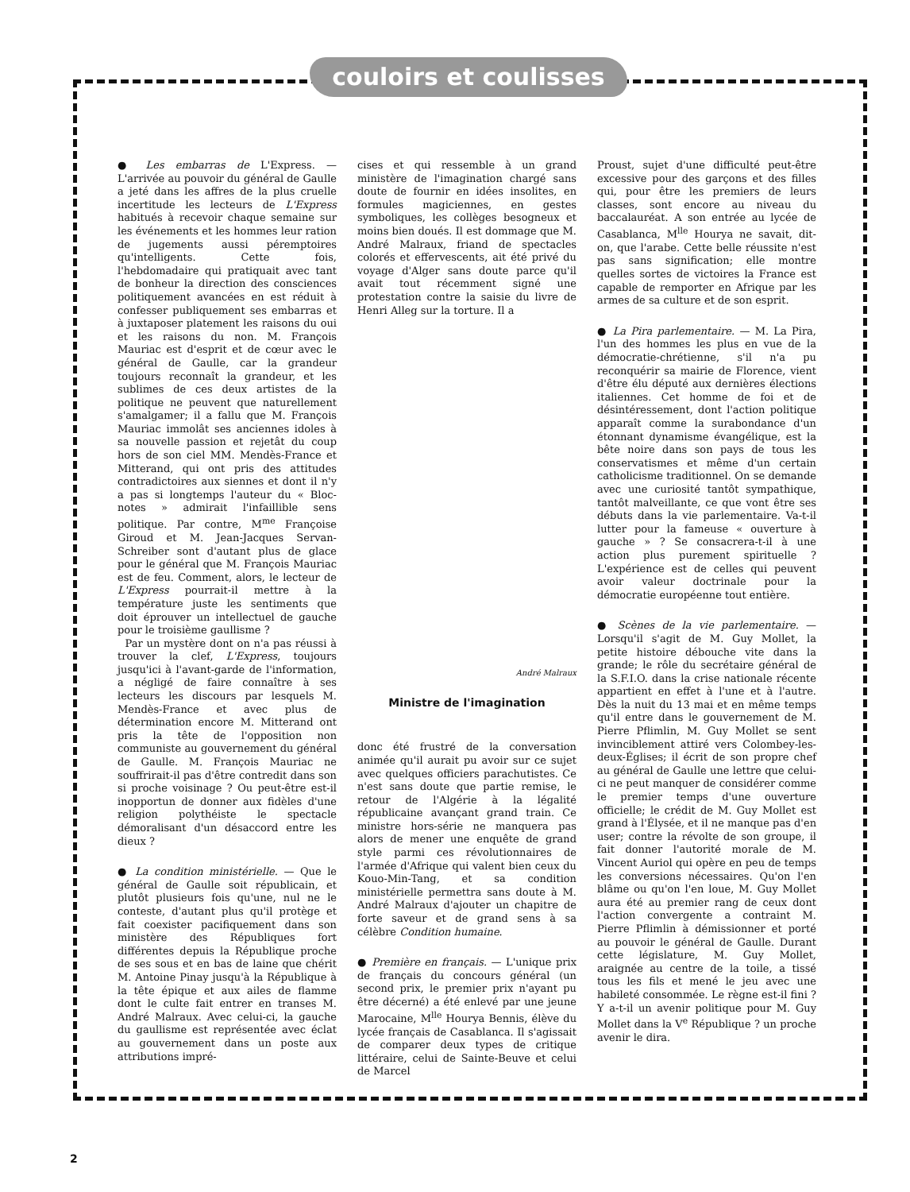couloirs et coulisses
● Les embarras de L'Express. — L'arrivée au pouvoir du général de Gaulle a jeté dans les affres de la plus cruelle incertitude les lecteurs de L'Express habitués à recevoir chaque semaine sur les événements et les hommes leur ration de jugements aussi péremptoires qu'intelligents. Cette fois, l'hebdomadaire qui pratiquait avec tant de bonheur la direction des consciences politiquement avancées en est réduit à confesser publiquement ses embarras et à juxtaposer platement les raisons du oui et les raisons du non. M. François Mauriac est d'esprit et de cœur avec le général de Gaulle, car la grandeur toujours reconnaît la grandeur, et les sublimes de ces deux artistes de la politique ne peuvent que naturellement s'amalgamer; il a fallu que M. François Mauriac immolât ses anciennes idoles à sa nouvelle passion et rejetât du coup hors de son ciel MM. Mendès-France et Mitterand, qui ont pris des attitudes contradictoires aux siennes et dont il n'y a pas si longtemps l'auteur du « Bloc-notes » admirait l'infaillible sens politique. Par contre, M<sup>me</sup> Françoise Giroud et M. Jean-Jacques Servan-Schreiber sont d'autant plus de glace pour le général que M. François Mauriac est de feu. Comment, alors, le lecteur de L'Express pourrait-il mettre à la température juste les sentiments que doit éprouver un intellectuel de gauche pour le troisième gaullisme ?
Par un mystère dont on n'a pas réussi à trouver la clef, L'Express, toujours jusqu'ici à l'avant-garde de l'information, a négligé de faire connaître à ses lecteurs les discours par lesquels M. Mendès-France et avec plus de détermination encore M. Mitterand ont pris la tête de l'opposition non communiste au gouvernement du général de Gaulle. M. François Mauriac ne souffrirait-il pas d'être contredit dans son si proche voisinage ? Ou peut-être est-il inopportun de donner aux fidèles d'une religion polythéiste le spectacle démoralisant d'un désaccord entre les dieux ?
● La condition ministérielle. — Que le général de Gaulle soit républicain, et plutôt plusieurs fois qu'une, nul ne le conteste, d'autant plus qu'il protège et fait coexister pacifiquement dans son ministère des Républiques fort différentes depuis la République proche de ses sous et en bas de laine que chérit M. Antoine Pinay jusqu'à la République à la tête épique et aux ailes de flamme dont le culte fait entrer en transes M. André Malraux. Avec celui-ci, la gauche du gaullisme est représentée avec éclat au gouvernement dans un poste aux attributions impré-
cises et qui ressemble à un grand ministère de l'imagination chargé sans doute de fournir en idées insolites, en formules magiciennes, en gestes symboliques, les collèges besogneux et moins bien doués. Il est dommage que M. André Malraux, friand de spectacles colorés et effervescents, ait été privé du voyage d'Alger sans doute parce qu'il avait tout récemment signé une protestation contre la saisie du livre de Henri Alleg sur la torture. Il a
André Malraux
Ministre de l'imagination
donc été frustré de la conversation animée qu'il aurait pu avoir sur ce sujet avec quelques officiers parachutistes. Ce n'est sans doute que partie remise, le retour de l'Algérie à la légalité républicaine avançant grand train. Ce ministre hors-série ne manquera pas alors de mener une enquête de grand style parmi ces révolutionnaires de l'armée d'Afrique qui valent bien ceux du Kouo-Min-Tang, et sa condition ministérielle permettra sans doute à M. André Malraux d'ajouter un chapitre de forte saveur et de grand sens à sa célèbre Condition humaine.
● Première en français. — L'unique prix de français du concours général (un second prix, le premier prix n'ayant pu être décerné) a été enlevé par une jeune Marocaine, M<sup>lle</sup> Hourya Bennis, élève du lycée français de Casablanca. Il s'agissait de comparer deux types de critique littéraire, celui de Sainte-Beuve et celui de Marcel
Proust, sujet d'une difficulté peut-être excessive pour des garçons et des filles qui, pour être les premiers de leurs classes, sont encore au niveau du baccalauréat. A son entrée au lycée de Casablanca, M<sup>lle</sup> Hourya ne savait, dit-on, que l'arabe. Cette belle réussite n'est pas sans signification; elle montre quelles sortes de victoires la France est capable de remporter en Afrique par les armes de sa culture et de son esprit.
● La Pira parlementaire. — M. La Pira, l'un des hommes les plus en vue de la démocratie-chrétienne, s'il n'a pu reconquérir sa mairie de Florence, vient d'être élu député aux dernières élections italiennes. Cet homme de foi et de désintéressement, dont l'action politique apparaît comme la surabondance d'un étonnant dynamisme évangélique, est la bête noire dans son pays de tous les conservatismes et même d'un certain catholicisme traditionnel. On se demande avec une curiosité tantôt sympathique, tantôt malveillante, ce que vont être ses débuts dans la vie parlementaire. Va-t-il lutter pour la fameuse « ouverture à gauche » ? Se consacrera-t-il à une action plus purement spirituelle ? L'expérience est de celles qui peuvent avoir valeur doctrinale pour la démocratie européenne tout entière.
● Scènes de la vie parlementaire. — Lorsqu'il s'agit de M. Guy Mollet, la petite histoire débouche vite dans la grande; le rôle du secrétaire général de la S.F.I.O. dans la crise nationale récente appartient en effet à l'une et à l'autre. Dès la nuit du 13 mai et en même temps qu'il entre dans le gouvernement de M. Pierre Pflimlin, M. Guy Mollet se sent invinciblement attiré vers Colombey-les-deux-Églises; il écrit de son propre chef au général de Gaulle une lettre que celui-ci ne peut manquer de considérer comme le premier temps d'une ouverture officielle; le crédit de M. Guy Mollet est grand à l'Élysée, et il ne manque pas d'en user; contre la révolte de son groupe, il fait donner l'autorité morale de M. Vincent Auriol qui opère en peu de temps les conversions nécessaires. Qu'on l'en blâme ou qu'on l'en loue, M. Guy Mollet aura été au premier rang de ceux dont l'action convergente a contraint M. Pierre Pflimlin à démissionner et porté au pouvoir le général de Gaulle. Durant cette législature, M. Guy Mollet, araignée au centre de la toile, a tissé tous les fils et mené le jeu avec une habileté consommée. Le règne est-il fini ? Y a-t-il un avenir politique pour M. Guy Mollet dans la V<sup>e</sup> République ? un proche avenir le dira.
2